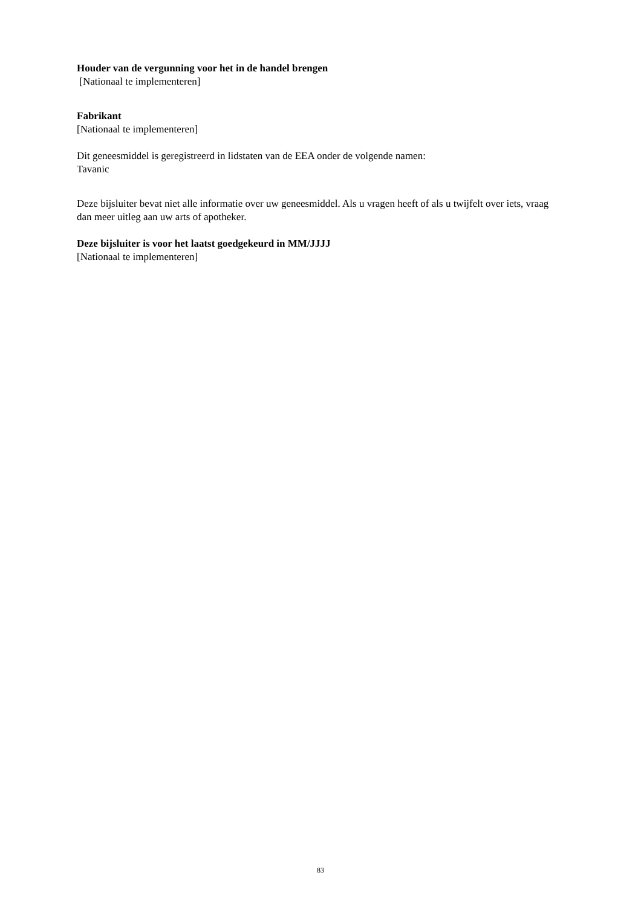Houder van de vergunning voor het in de handel brengen
[Nationaal te implementeren]
Fabrikant
[Nationaal te implementeren]
Dit geneesmiddel is geregistreerd in lidstaten van de EEA onder de volgende namen:
Tavanic
Deze bijsluiter bevat niet alle informatie over uw geneesmiddel. Als u vragen heeft of als u twijfelt over iets, vraag dan meer uitleg aan uw arts of apotheker.
Deze bijsluiter is voor het laatst goedgekeurd in MM/JJJJ
[Nationaal te implementeren]
83